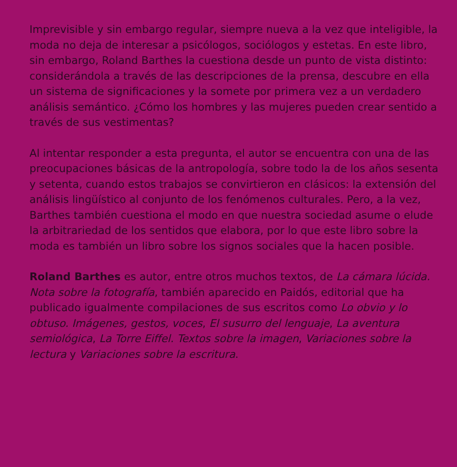Imprevisible y sin embargo regular, siempre nueva a la vez que inteligible, la moda no deja de interesar a psicólogos, sociólogos y estetas. En este libro, sin embargo, Roland Barthes la cuestiona desde un punto de vista distinto: considerándola a través de las descripciones de la prensa, descubre en ella un sistema de significaciones y la somete por primera vez a un verdadero análisis semántico. ¿Cómo los hombres y las mujeres pueden crear sentido a través de sus vestimentas?
Al intentar responder a esta pregunta, el autor se encuentra con una de las preocupaciones básicas de la antropología, sobre todo la de los años sesenta y setenta, cuando estos trabajos se convirtieron en clásicos: la extensión del análisis lingüístico al conjunto de los fenómenos culturales. Pero, a la vez, Barthes también cuestiona el modo en que nuestra sociedad asume o elude la arbitrariedad de los sentidos que elabora, por lo que este libro sobre la moda es también un libro sobre los signos sociales que la hacen posible.
Roland Barthes es autor, entre otros muchos textos, de La cámara lúcida. Nota sobre la fotografía, también aparecido en Paidós, editorial que ha publicado igualmente compilaciones de sus escritos como Lo obvio y lo obtuso. Imágenes, gestos, voces, El susurro del lenguaje, La aventura semiológica, La Torre Eiffel. Textos sobre la imagen, Variaciones sobre la lectura y Variaciones sobre la escritura.